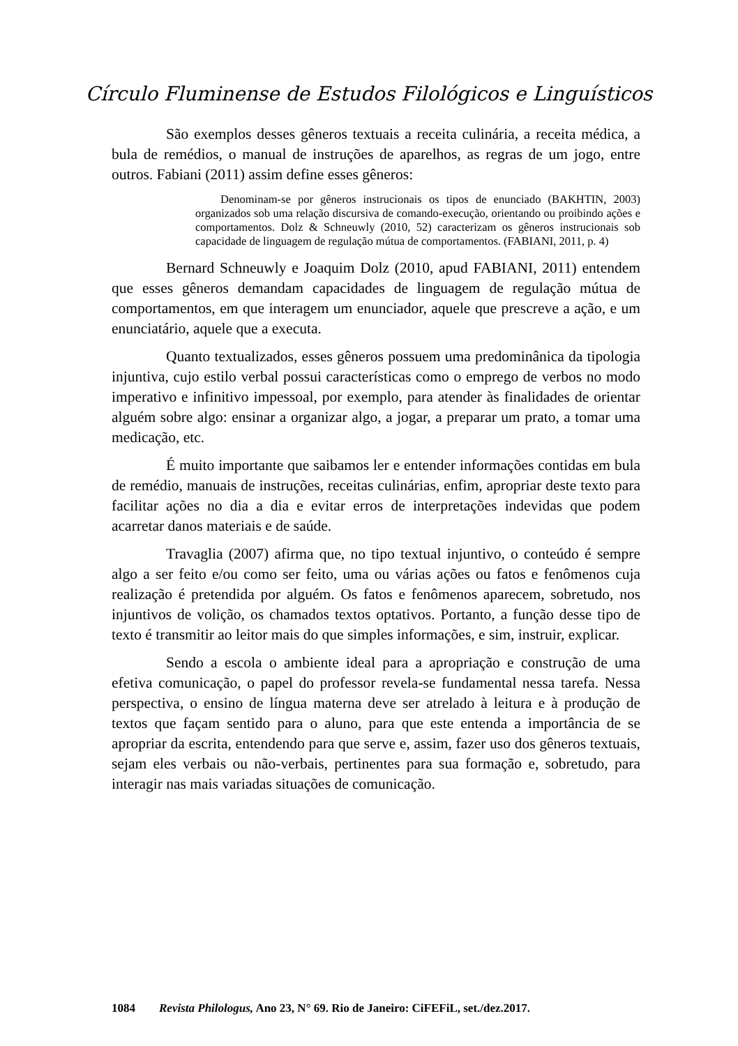Círculo Fluminense de Estudos Filológicos e Linguísticos
São exemplos desses gêneros textuais a receita culinária, a receita médica, a bula de remédios, o manual de instruções de aparelhos, as regras de um jogo, entre outros. Fabiani (2011) assim define esses gêneros:
Denominam-se por gêneros instrucionais os tipos de enunciado (BAKHTIN, 2003) organizados sob uma relação discursiva de comando-execução, orientando ou proibindo ações e comportamentos. Dolz & Schneuwly (2010, 52) caracterizam os gêneros instrucionais sob capacidade de linguagem de regulação mútua de comportamentos. (FABIANI, 2011, p. 4)
Bernard Schneuwly e Joaquim Dolz (2010, apud FABIANI, 2011) entendem que esses gêneros demandam capacidades de linguagem de regulação mútua de comportamentos, em que interagem um enunciador, aquele que prescreve a ação, e um enunciatário, aquele que a executa.
Quanto textualizados, esses gêneros possuem uma predominânica da tipologia injuntiva, cujo estilo verbal possui características como o emprego de verbos no modo imperativo e infinitivo impessoal, por exemplo, para atender às finalidades de orientar alguém sobre algo: ensinar a organizar algo, a jogar, a preparar um prato, a tomar uma medicação, etc.
É muito importante que saibamos ler e entender informações contidas em bula de remédio, manuais de instruções, receitas culinárias, enfim, apropriar deste texto para facilitar ações no dia a dia e evitar erros de interpretações indevidas que podem acarretar danos materiais e de saúde.
Travaglia (2007) afirma que, no tipo textual injuntivo, o conteúdo é sempre algo a ser feito e/ou como ser feito, uma ou várias ações ou fatos e fenômenos cuja realização é pretendida por alguém. Os fatos e fenômenos aparecem, sobretudo, nos injuntivos de volição, os chamados textos optativos. Portanto, a função desse tipo de texto é transmitir ao leitor mais do que simples informações, e sim, instruir, explicar.
Sendo a escola o ambiente ideal para a apropriação e construção de uma efetiva comunicação, o papel do professor revela-se fundamental nessa tarefa. Nessa perspectiva, o ensino de língua materna deve ser atrelado à leitura e à produção de textos que façam sentido para o aluno, para que este entenda a importância de se apropriar da escrita, entendendo para que serve e, assim, fazer uso dos gêneros textuais, sejam eles verbais ou não-verbais, pertinentes para sua formação e, sobretudo, para interagir nas mais variadas situações de comunicação.
1084 Revista Philologus, Ano 23, N° 69. Rio de Janeiro: CiFEFiL, set./dez.2017.